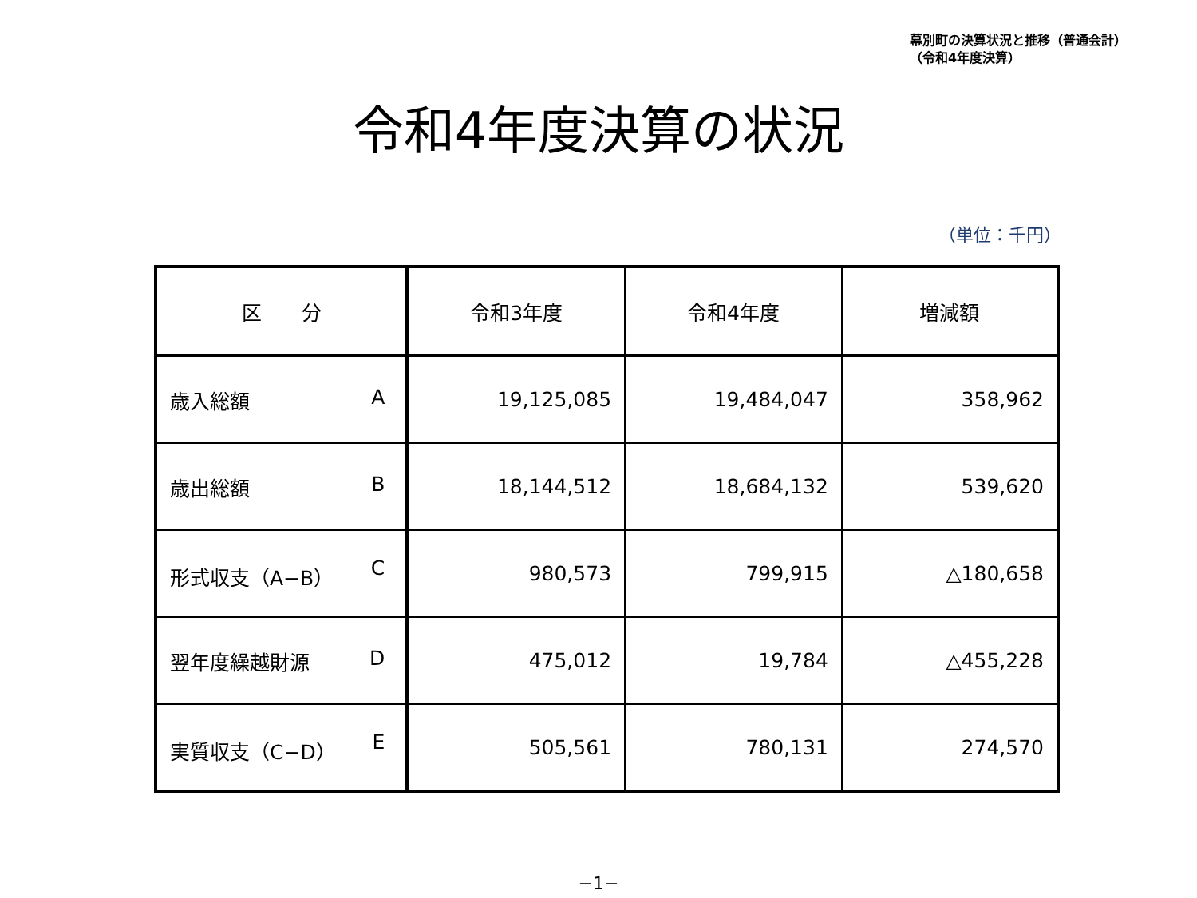幕別町の決算状況と推移（普通会計）
（令和4年度決算）
令和4年度決算の状況
（単位：千円）
| 区 分 | 令和3年度 | 令和4年度 | 増減額 |
| --- | --- | --- | --- |
| 歳入総額 A | 19,125,085 | 19,484,047 | 358,962 |
| 歳出総額 B | 18,144,512 | 18,684,132 | 539,620 |
| 形式収支（A−B） C | 980,573 | 799,915 | △180,658 |
| 翌年度繰越財源 D | 475,012 | 19,784 | △455,228 |
| 実質収支（C−D） E | 505,561 | 780,131 | 274,570 |
−1−